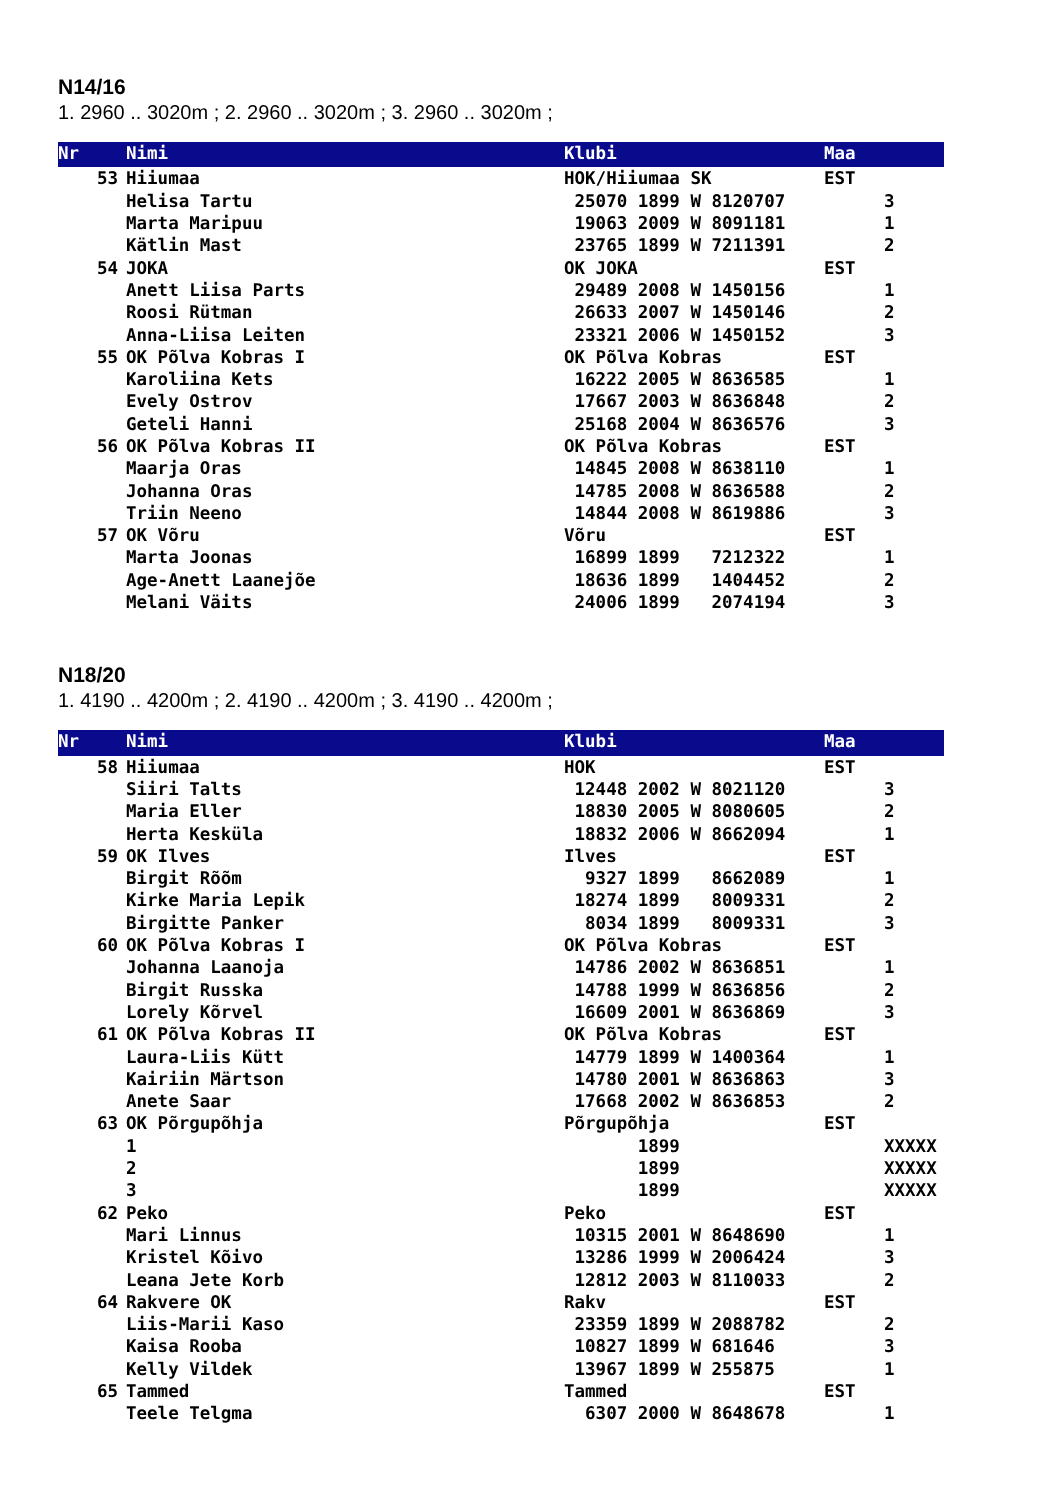N14/16
1. 2960 .. 3020m ; 2. 2960 .. 3020m ; 3. 2960 .. 3020m ;
| Nr | Nimi | Klubi | Maa | |
| --- | --- | --- | --- | --- |
| 53 | Hiiumaa | HOK/Hiiumaa SK | EST | |
| | Helisa Tartu | 25070 1899 W 8120707 | | 3 |
| | Marta Maripuu | 19063 2009 W 8091181 | | 1 |
| | Kätlin Mast | 23765 1899 W 7211391 | | 2 |
| 54 | JOKA | OK JOKA | EST | |
| | Anett Liisa Parts | 29489 2008 W 1450156 | | 1 |
| | Roosi Rütman | 26633 2007 W 1450146 | | 2 |
| | Anna-Liisa Leiten | 23321 2006 W 1450152 | | 3 |
| 55 | OK Põlva Kobras I | OK Põlva Kobras | EST | |
| | Karoliina Kets | 16222 2005 W 8636585 | | 1 |
| | Evely Ostrov | 17667 2003 W 8636848 | | 2 |
| | Geteli Hanni | 25168 2004 W 8636576 | | 3 |
| 56 | OK Põlva Kobras II | OK Põlva Kobras | EST | |
| | Maarja Oras | 14845 2008 W 8638110 | | 1 |
| | Johanna Oras | 14785 2008 W 8636588 | | 2 |
| | Triin Neeno | 14844 2008 W 8619886 | | 3 |
| 57 | OK Võru | Võru | EST | |
| | Marta Joonas | 16899 1899 7212322 | | 1 |
| | Age-Anett Laanejõe | 18636 1899 1404452 | | 2 |
| | Melani Väits | 24006 1899 2074194 | | 3 |
N18/20
1. 4190 .. 4200m ; 2. 4190 .. 4200m ; 3. 4190 .. 4200m ;
| Nr | Nimi | Klubi | Maa | |
| --- | --- | --- | --- | --- |
| 58 | Hiiumaa | HOK | EST | |
| | Siiri Talts | 12448 2002 W 8021120 | | 3 |
| | Maria Eller | 18830 2005 W 8080605 | | 2 |
| | Herta Kesküla | 18832 2006 W 8662094 | | 1 |
| 59 | OK Ilves | Ilves | EST | |
| | Birgit Rõõm | 9327 1899 8662089 | | 1 |
| | Kirke Maria Lepik | 18274 1899 8009331 | | 2 |
| | Birgitte Panker | 8034 1899 8009331 | | 3 |
| 60 | OK Põlva Kobras I | OK Põlva Kobras | EST | |
| | Johanna Laanoja | 14786 2002 W 8636851 | | 1 |
| | Birgit Russka | 14788 1999 W 8636856 | | 2 |
| | Lorely Kõrvel | 16609 2001 W 8636869 | | 3 |
| 61 | OK Põlva Kobras II | OK Põlva Kobras | EST | |
| | Laura-Liis Kütt | 14779 1899 W 1400364 | | 1 |
| | Kairiin Märtson | 14780 2001 W 8636863 | | 3 |
| | Anete Saar | 17668 2002 W 8636853 | | 2 |
| 63 | OK Põrgupõhja | Põrgupõhja | EST | |
| | 1 | 1899 | | XXXXX |
| | 2 | 1899 | | XXXXX |
| | 3 | 1899 | | XXXXX |
| 62 | Peko | Peko | EST | |
| | Mari Linnus | 10315 2001 W 8648690 | | 1 |
| | Kristel Kõivo | 13286 1999 W 2006424 | | 3 |
| | Leana Jete Korb | 12812 2003 W 8110033 | | 2 |
| 64 | Rakvere OK | Rakv | EST | |
| | Liis-Marii Kaso | 23359 1899 W 2088782 | | 2 |
| | Kaisa Rooba | 10827 1899 W 681646 | | 3 |
| | Kelly Vildek | 13967 1899 W 255875 | | 1 |
| 65 | Tammed | Tammed | EST | |
| | Teele Telgma | 6307 2000 W 8648678 | | 1 |